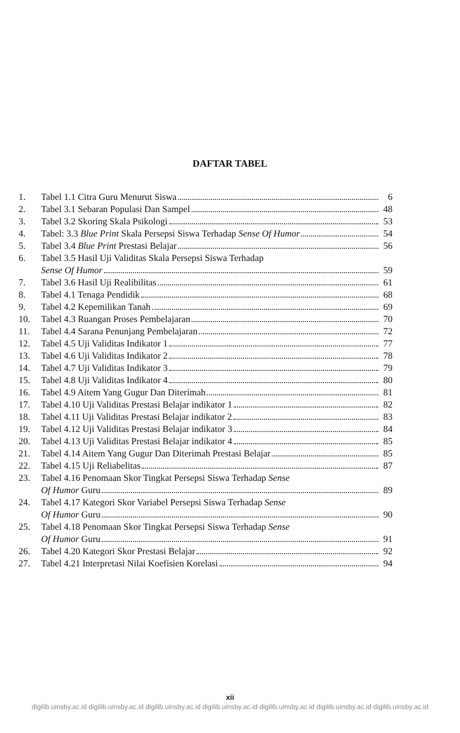DAFTAR TABEL
1. Tabel 1.1 Citra Guru Menurut Siswa 6
2. Tabel 3.1 Sebaran Populasi Dan Sampel 48
3. Tabel 3.2 Skoring Skala Psikologi 53
4. Tabel: 3.3 Blue Print Skala Persepsi Siswa Terhadap Sense Of Humor 54
5. Tabel 3.4 Blue Print Prestasi Belajar 56
6. Tabel 3.5 Hasil Uji Validitas Skala Persepsi Siswa Terhadap
Sense Of Humor 59
7. Tabel 3.6 Hasil Uji Realibilitas 61
8. Tabel 4.1 Tenaga Pendidik 68
9. Tabel 4.2 Kepemilikan Tanah 69
10. Tabel 4.3 Ruangan Proses Pembelajaran 70
11. Tabel 4.4 Sarana Penunjang Pembelajaran 72
12. Tabel 4.5 Uji Validitas Indikator 1 77
13. Tabel 4.6 Uji Validitas Indikator 2 78
14. Tabel 4.7 Uji Validitas Indikator 3 79
15. Tabel 4.8 Uji Validitas Indikator 4 80
16. Tabel 4.9 Aitem Yang Gugur Dan Diterimah 81
17. Tabel 4.10 Uji Validitas Prestasi Belajar indikator 1 82
18. Tabel 4.11 Uji Validitas Prestasi Belajar indikator 2 83
19. Tabel 4.12 Uji Validitas Prestasi Belajar indikator 3 84
20. Tabel 4.13 Uji Validitas Prestasi Belajar indikator 4 85
21. Tabel 4.14 Aitem Yang Gugur Dan Diterimah Prestasi Belajar 85
22. Tabel 4.15 Uji Reliabelitas 87
23. Tabel 4.16 Penomaan Skor Tingkat Persepsi Siswa Terhadap Sense
Of Humor Guru 89
24. Tabel 4.17 Kategori Skor Variabel Persepsi Siswa Terhadap Sense
Of Humor Guru 90
25. Tabel 4.18 Penomaan Skor Tingkat Persepsi Siswa Terhadap Sense
Of Humor Guru 91
26. Tabel 4.20 Kategori Skor Prestasi Belajar 92
27. Tabel 4.21 Interpretasi Nilai Koefisien Korelasi 94
xii
digilib.uinsby.ac.id digilib.uinsby.ac.id digilib.uinsby.ac.id digilib.uinsby.ac.id digilib.uinsby.ac.id digilib.uinsby.ac.id digilib.uinsby.ac.id